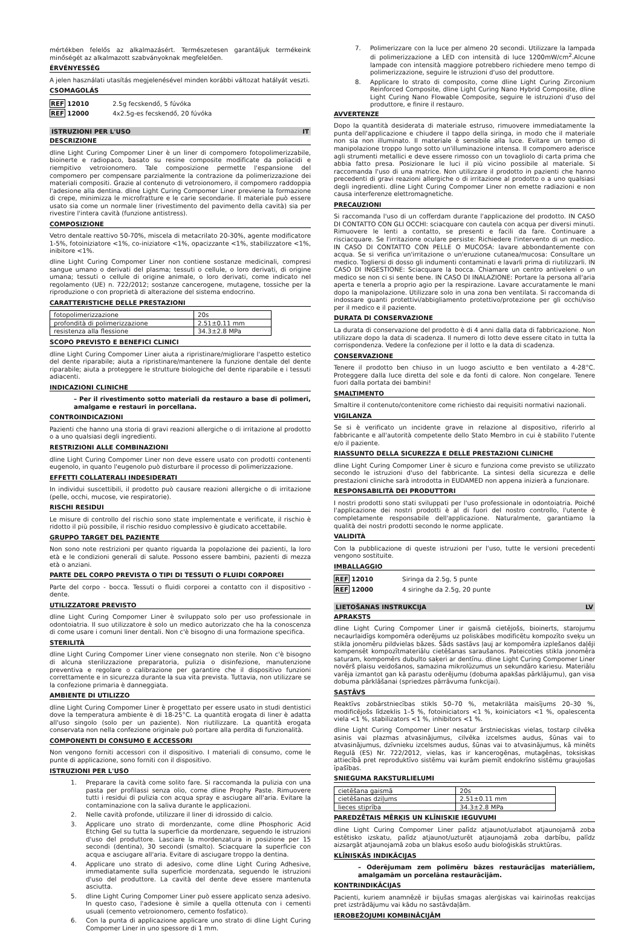mértékben felelős az alkalmazásért. Természetesen garantáljuk termékeink minőségét az alkalmazott szabványoknak megfelelően.
ÉRVÉNYESSÉG
A jelen használati utasítás megjelenésével minden korábbi változat hatályát veszti.
CSOMAGOLÁS
| REF 12010 | 2.5g fecskendő, 5 fúvóka |
| REF 12000 | 4x2.5g-es fecskendő, 20 fúvóka |
ISTRUZIONI PER L'USO IT
DESCRIZIONE
dline Light Curing Compomer Liner è un liner di compomero fotopolimerizzabile, bioinerte e radiopaco, basato su resine composite modificate da poliacidi e riempitivo vetroionomero. Tale composizione permette l'espansione del compomero per compensare parzialmente la contrazione da polimerizzazione dei materiali compositi. Grazie al contenuto di vetroionomero, il compomero raddoppia l'adesione alla dentina. dline Light Curing Compomer Liner previene la formazione di crepe, minimizza le microfratture e le carie secondarie. Il materiale può essere usato sia come un normale liner (rivestimento del pavimento della cavità) sia per rivestire l'intera cavità (funzione antistress).
COMPOSIZIONE
Vetro dentale reattivo 50-70%, miscela di metacrilato 20-30%, agente modificatore 1-5%, fotoiniziatore <1%, co-iniziatore <1%, opacizzante <1%, stabilizzatore <1%, inibitore <1%.
dline Light Curing Compomer Liner non contiene sostanze medicinali, compresi sangue umano o derivati del plasma; tessuti o cellule, o loro derivati, di origine umana; tessuti o cellule di origine animale, o loro derivati, come indicato nel regolamento (UE) n. 722/2012; sostanze cancerogene, mutagene, tossiche per la riproduzione o con proprietà di alterazione del sistema endocrino.
CARATTERISTICHE DELLE PRESTAZIONI
| fotopolimerizzazione | 20s |
| profondità di polimerizzazione | 2.51±0.11 mm |
| resistenza alla flessione | 34.3±2.8 MPa |
SCOPO PREVISTO E BENEFICI CLINICI
dline Light Curing Compomer Liner aiuta a ripristinare/migliorare l'aspetto estetico del dente riparabile; aiuta a ripristinare/mantenere la funzione dentale del dente riparabile; aiuta a proteggere le strutture biologiche del dente riparabile e i tessuti adiacenti.
INDICAZIONI CLINICHE
– Per il rivestimento sotto materiali da restauro a base di polimeri, amalgame e restauri in porcellana.
CONTROINDICAZIONI
Pazienti che hanno una storia di gravi reazioni allergiche o di irritazione al prodotto o a uno qualsiasi degli ingredienti.
RESTRIZIONI ALLE COMBINAZIONI
dline Light Curing Compomer Liner non deve essere usato con prodotti contenenti eugenolo, in quanto l'eugenolo può disturbare il processo di polimerizzazione.
EFFETTI COLLATERALI INDESIDERATI
In individui suscettibili, il prodotto può causare reazioni allergiche o di irritazione (pelle, occhi, mucose, vie respiratorie).
RISCHI RESIDUI
Le misure di controllo del rischio sono state implementate e verificate, il rischio è ridotto il più possibile, il rischio residuo complessivo è giudicato accettabile.
GRUPPO TARGET DEL PAZIENTE
Non sono note restrizioni per quanto riguarda la popolazione dei pazienti, la loro età e le condizioni generali di salute. Possono essere bambini, pazienti di mezza età o anziani.
PARTE DEL CORPO PREVISTA O TIPI DI TESSUTI O FLUIDI CORPOREI
Parte del corpo - bocca. Tessuti o fluidi corporei a contatto con il dispositivo - dente.
UTILIZZATORE PREVISTO
dline Light Curing Compomer Liner è sviluppato solo per uso professionale in odontoiatria. Il suo utilizzatore è solo un medico autorizzato che ha la conoscenza di come usare i comuni liner dentali. Non c'è bisogno di una formazione specifica.
STERILITÀ
dline Light Curing Compomer Liner viene consegnato non sterile. Non c'è bisogno di alcuna sterilizzazione preparatoria, pulizia o disinfezione, manutenzione preventiva e regolare o calibrazione per garantire che il dispositivo funzioni correttamente e in sicurezza durante la sua vita prevista. Tuttavia, non utilizzare se la confezione primaria è danneggiata.
AMBIENTE DI UTILIZZO
dline Light Curing Compomer Liner è progettato per essere usato in studi dentistici dove la temperatura ambiente è di 18-25°C. La quantità erogata di liner è adatta all'uso singolo (solo per un paziente). Non riutilizzare. La quantità erogata conservata non nella confezione originale può portare alla perdita di funzionalità.
COMPONENTI DI CONSUMO E ACCESSORI
Non vengono forniti accessori con il dispositivo. I materiali di consumo, come le punte di applicazione, sono forniti con il dispositivo.
ISTRUZIONI PER L'USO
1. Preparare la cavità come solito fare. Si raccomanda la pulizia con una pasta per profilassi senza olio, come dline Prophy Paste. Rimuovere tutti i residui di pulizia con acqua spray e asciugare all'aria. Evitare la contaminazione con la saliva durante le applicazioni.
2. Nelle cavità profonde, utilizzare il liner di idrossido di calcio.
3. Applicare uno strato di mordenzante, come dline Phosphoric Acid Etching Gel su tutta la superficie da mordenzare, seguendo le istruzioni d'uso del produttore. Lasciare la mordenzatura in posizione per 15 secondi (dentina), 30 secondi (smalto). Sciacquare la superficie con acqua e asciugare all'aria. Evitare di asciugare troppo la dentina.
4. Applicare uno strato di adesivo, come dline Light Curing Adhesive, immediatamente sulla superficie mordenzata, seguendo le istruzioni d'uso del produttore. La cavità del dente deve essere mantenuta asciutta.
5. dline Light Curing Compomer Liner può essere applicato senza adesivo. In questo caso, l'adesione è simile a quella ottenuta con i cementi usuali (cemento vetroionomero, cemento fosfatico).
6. Con la punta di applicazione applicare uno strato di dline Light Curing Compomer Liner in uno spessore di 1 mm.
7. Polimerizzare con la luce per almeno 20 secondi. Utilizzare la lampada di polimerizzazione a LED con intensità di luce 1200mW/cm<sup>2</sup>.Alcune lampade con intensità maggiore potrebbero richiedere meno tempo di polimerizzazione, seguire le istruzioni d'uso del produttore.
8. Applicare lo strato di composito, come dline Light Curing Zirconium Reinforced Composite, dline Light Curing Nano Hybrid Composite, dline Light Curing Nano Flowable Composite, seguire le istruzioni d'uso del produttore, e finire il restauro.
AVVERTENZE
Dopo la quantità desiderata di materiale estruso, rimuovere immediatamente la punta dell'applicazione e chiudere il tappo della siringa, in modo che il materiale non sia non illuminato. Il materiale è sensibile alla luce. Evitare un tempo di manipolazione troppo lungo sotto un'illuminazione intensa. Il compomero aderisce agli strumenti metallici e deve essere rimosso con un tovagliolo di carta prima che abbia fatto presa. Posizionare le luci il più vicino possibile al materiale. Si raccomanda l'uso di una matrice. Non utilizzare il prodotto in pazienti che hanno precedenti di gravi reazioni allergiche o di irritazione al prodotto o a uno qualsiasi degli ingredienti. dline Light Curing Compomer Liner non emette radiazioni e non causa interferenze elettromagnetiche.
PRECAUZIONI
Si raccomanda l'uso di un cofferdam durante l'applicazione del prodotto. IN CASO DI CONTATTO CON GLI OCCHI: sciacquare con cautela con acqua per diversi minuti. Rimuovere le lenti a contatto, se presenti e facili da fare. Continuare a risciacquare. Se l'irritazione oculare persiste: Richiedere l'intervento di un medico. IN CASO DI CONTATTO CON PELLE O MUCOSA: lavare abbondantemente con acqua. Se si verifica un'irritazione o un'eruzione cutanea/mucosa: Consultare un medico. Togliersi di dosso gli indumenti contaminati e lavarli prima di riutilizzarli. IN CASO DI INGESTIONE: Sciacquare la bocca. Chiamare un centro antiveleni o un medico se non ci si sente bene. IN CASO DI INALAZIONE: Portare la persona all'aria aperta e tenerla a proprio agio per la respirazione. Lavare accuratamente le mani dopo la manipolazione. Utilizzare solo in una zona ben ventilata. Si raccomanda di indossare guanti protettivi/abbigliamento protettivo/protezione per gli occhi/viso per il medico e il paziente.
DURATA DI CONSERVAZIONE
La durata di conservazione del prodotto è di 4 anni dalla data di fabbricazione. Non utilizzare dopo la data di scadenza. Il numero di lotto deve essere citato in tutta la corrispondenza. Vedere la confezione per il lotto e la data di scadenza.
CONSERVAZIONE
Tenere il prodotto ben chiuso in un luogo asciutto e ben ventilato a 4-28°C. Proteggere dalla luce diretta del sole e da fonti di calore. Non congelare. Tenere fuori dalla portata dei bambini!
SMALTIMENTO
Smaltire il contenuto/contenitore come richiesto dai requisiti normativi nazionali.
VIGILANZA
Se si è verificato un incidente grave in relazione al dispositivo, riferirlo al fabbricante e all'autorità competente dello Stato Membro in cui è stabilito l'utente e/o il paziente.
RIASSUNTO DELLA SICUREZZA E DELLE PRESTAZIONI CLINICHE
dline Light Curing Compomer Liner è sicuro e funziona come previsto se utilizzato secondo le istruzioni d'uso del fabbricante. La sintesi della sicurezza e delle prestazioni cliniche sarà introdotta in EUDAMED non appena inizierà a funzionare.
RESPONSABILITÀ DEI PRODUTTORI
I nostri prodotti sono stati sviluppati per l'uso professionale in odontoiatria. Poiché l'applicazione dei nostri prodotti è al di fuori del nostro controllo, l'utente è completamente responsabile dell'applicazione. Naturalmente, garantiamo la qualità dei nostri prodotti secondo le norme applicate.
VALIDITÀ
Con la pubblicazione di queste istruzioni per l'uso, tutte le versioni precedenti vengono sostituite.
IMBALLAGGIO
| REF 12010 | Siringa da 2.5g, 5 punte |
| REF 12000 | 4 siringhe da 2.5g, 20 punte |
LIETOŠANAS INSTRUKCIJA LV
APRAKSTS
dline Light Curing Compomer Liner ir gaismā cietējošs, bioinerts, starojumu necaurlaidīgs kompomēra oderējums uz poliskābes modificētu kompozīto sveķu un stikla jonomēru pildvielas bāzes. Šāds sastāvs ļauj ar kompomēra izplešanos daļēji kompensēt kompozītmateriālu cietēšanas saraušanos. Pateicoties stikla jonomēra saturam, kompomērs dubulto saķeri ar dentīnu. dline Light Curing Compomer Liner novērš plaisu veidošanos, samazina mikrolūzumus un sekundāro kariesu. Materiālu varēja izmantot gan kā parastu oderējumu (dobuma apakšas pārklājumu), gan visa dobuma pārklāšanai (spriedzes pārrāvuma funkcijai).
SASTĀVS
Reaktīvs zobārstniecības stikls 50–70 %, metakrilāta maisījums 20–30 %, modificējošs līdzeklis 1–5 %, fotoiniciators <1 %, koiniciators <1 %, opalescenta viela <1 %, stabilizators <1 %, inhibitors <1 %.
dline Light Curing Compomer Liner nesatur ārstnieciskas vielas, tostarp cilvēka asinis vai plazmas atvasinājumus, cilvēka izcelsmes audus, šūnas vai to atvasinājumus, dzīvnieku izcelsmes audus, šūnas vai to atvasinājumus, kā minēts Regulā (ES) Nr. 722/2012, vielas, kas ir kancerogēnas, mutagēnas, toksiskas attiecībā pret reproduktīvo sistēmu vai kurām piemīt endokrīno sistēmu graujošas īpašības.
SNIEGUMA RAKSTURLIELUMI
| cietēšana gaismā | 20s |
| cietēšanas dziļums | 2.51±0.11 mm |
| lieces stiprība | 34.3±2.8 MPa |
PAREDZĒTAIS MĒRĶIS UN KLĪNISKIE IEGUVUMI
dline Light Curing Compomer Liner palīdz atjaunot/uzlabot atjaunojamā zoba estētisko izskatu, palīdz atjaunot/uzturēt atjaunojamā zoba darbību, palīdz aizsargāt atjaunojamā zoba un blakus esošo audu bioloģiskās struktūras.
KLĪNISKĀS INDIKĀCIJAS
– Oderējumam zem polimēru bāzes restaurācijas materiāliem, amalgamām un porcelāna restaurācijām.
KONTRINDIKĀCIJAS
Pacienti, kuriem anamnēzē ir bijušas smagas alerģiskas vai kairinošas reakcijas pret izstrādājumu vai kādu no sastāvdaļām.
IEROBEŽOJUMI KOMBINĀCIJĀM